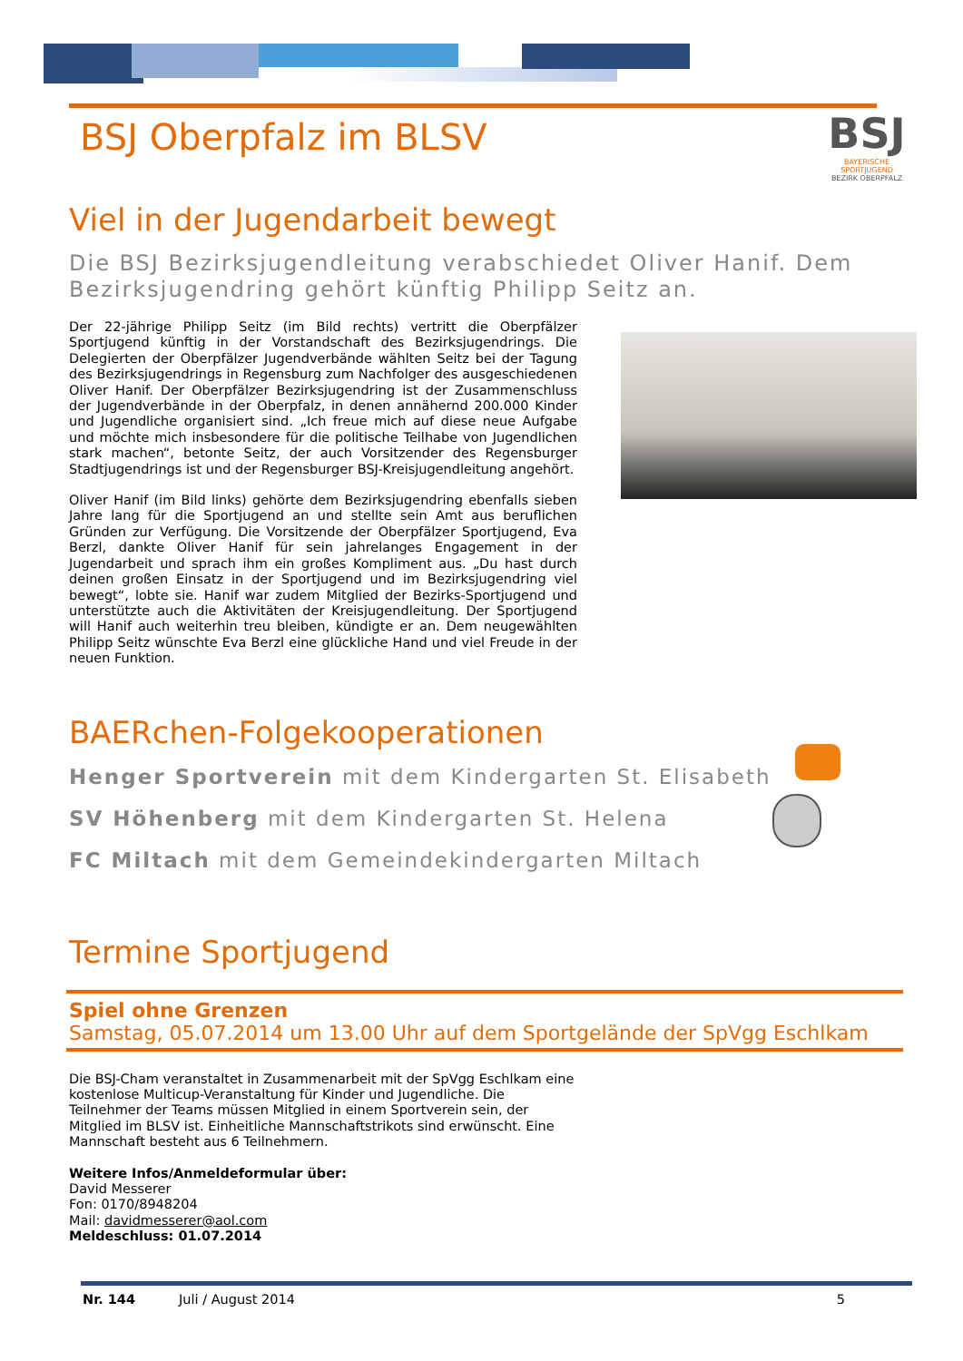BSJ
BAYERISCHE SPORTJUGEND
BEZIRK OBERPFALZ
BSJ Oberpfalz im BLSV
Viel in der Jugendarbeit bewegt
Die BSJ Bezirksjugendleitung verabschiedet Oliver Hanif. Dem Bezirksjugendring gehört künftig Philipp Seitz an.
Der 22-jährige Philipp Seitz (im Bild rechts) vertritt die Oberpfälzer Sportjugend künftig in der Vorstandschaft des Bezirksjugendrings. Die Delegierten der Oberpfälzer Jugendverbände wählten Seitz bei der Tagung des Bezirksjugendrings in Regensburg zum Nachfolger des ausgeschiedenen Oliver Hanif. Der Oberpfälzer Bezirksjugendring ist der Zusammenschluss der Jugendverbände in der Oberpfalz, in denen annähernd 200.000 Kinder und Jugendliche organisiert sind. „Ich freue mich auf diese neue Aufgabe und möchte mich insbesondere für die politische Teilhabe von Jugendlichen stark machen“, betonte Seitz, der auch Vorsitzender des Regensburger Stadtjugendrings ist und der Regensburger BSJ-Kreisjugendleitung angehört.
Oliver Hanif (im Bild links) gehörte dem Bezirksjugendring ebenfalls sieben Jahre lang für die Sportjugend an und stellte sein Amt aus beruflichen Gründen zur Verfügung. Die Vorsitzende der Oberpfälzer Sportjugend, Eva Berzl, dankte Oliver Hanif für sein jahrelanges Engagement in der Jugendarbeit und sprach ihm ein großes Kompliment aus. „Du hast durch deinen großen Einsatz in der Sportjugend und im Bezirksjugendring viel bewegt“, lobte sie. Hanif war zudem Mitglied der Bezirks-Sportjugend und unterstützte auch die Aktivitäten der Kreisjugendleitung. Der Sportjugend will Hanif auch weiterhin treu bleiben, kündigte er an. Dem neugewählten Philipp Seitz wünschte Eva Berzl eine glückliche Hand und viel Freude in der neuen Funktion.
BAERchen-Folgekooperationen
Henger Sportverein mit dem Kindergarten St. Elisabeth
SV Höhenberg mit dem Kindergarten St. Helena
FC Miltach mit dem Gemeindekindergarten Miltach
Termine Sportjugend
Spiel ohne Grenzen
Samstag, 05.07.2014 um 13.00 Uhr auf dem Sportgelände der SpVgg Eschlkam
Die BSJ-Cham veranstaltet in Zusammenarbeit mit der SpVgg Eschlkam eine kostenlose Multicup-Veranstaltung für Kinder und Jugendliche. Die Teilnehmer der Teams müssen Mitglied in einem Sportverein sein, der Mitglied im BLSV ist. Einheitliche Mannschaftstrikots sind erwünscht. Eine Mannschaft besteht aus 6 Teilnehmern.
Weitere Infos/Anmeldeformular über:
David Messerer
Fon: 0170/8948204
Mail: davidmesserer@aol.com
Meldeschluss: 01.07.2014
Nr. 144 Juli / August 2014 5